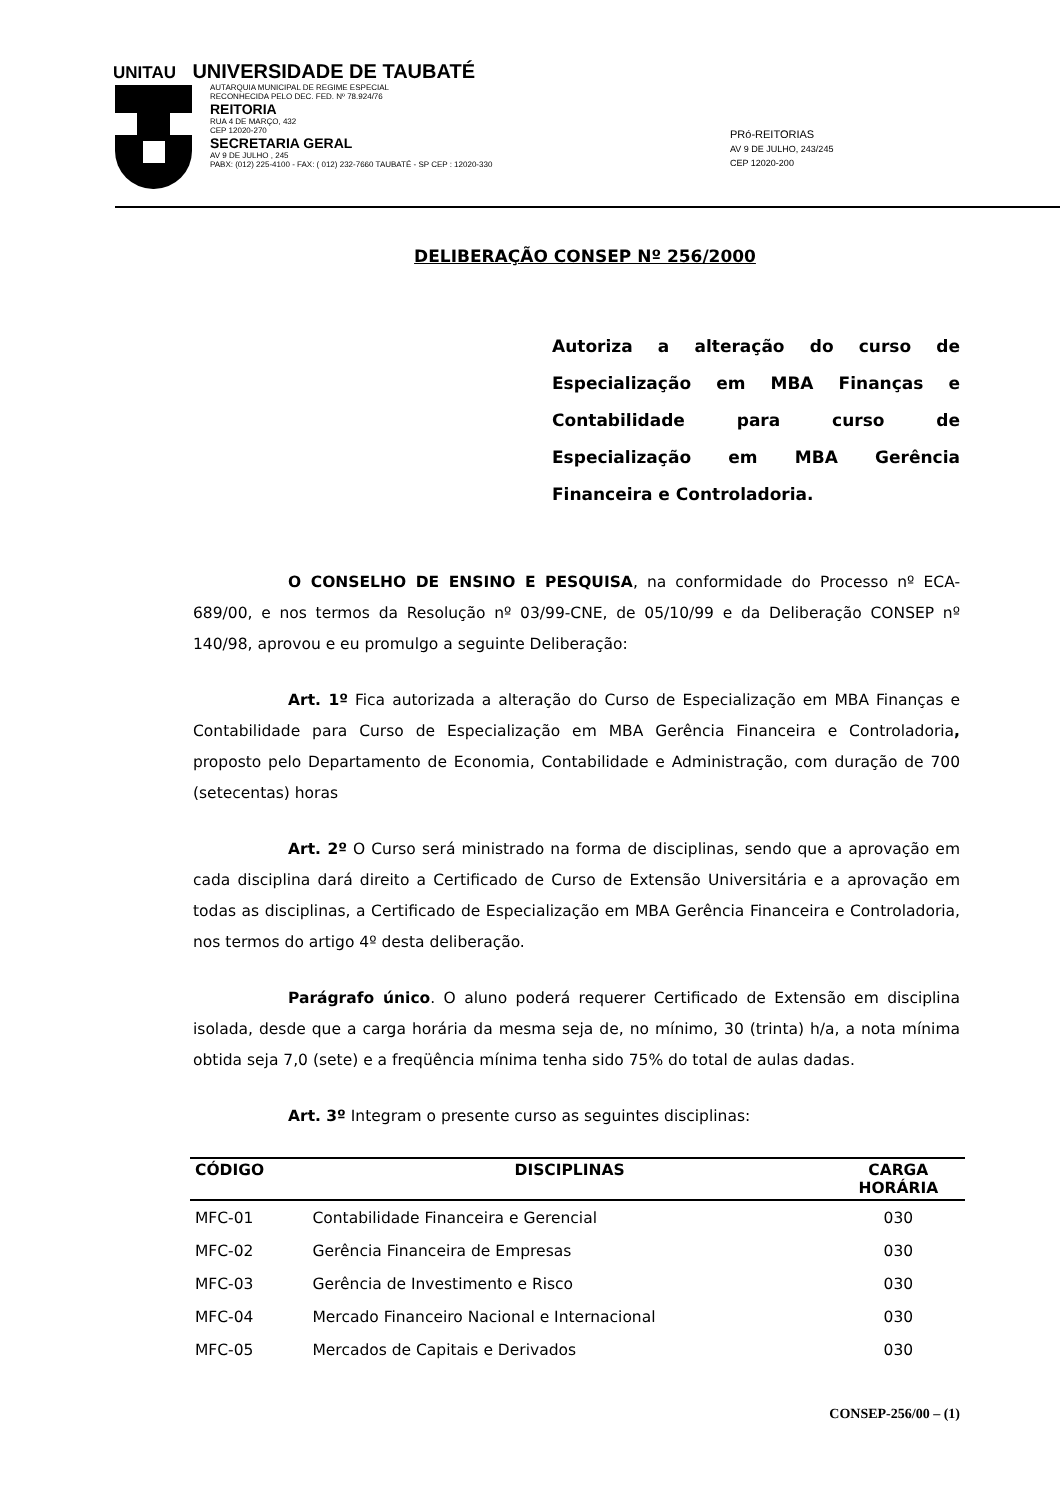UNITAU UNIVERSIDADE DE TAUBATÉ
AUTARQUIA MUNICIPAL DE REGIME ESPECIAL
RECONHECIDA PELO DEC. FED. Nº 78.924/76
REITORIA
RUA 4 DE MARÇO, 432
CEP 12020-270
SECRETARIA GERAL
AV 9 DE JULHO , 245
PABX: (012) 225-4100 - FAX: ( 012) 232-7660 TAUBATÉ - SP CEP : 12020-330
PRó-REITORIAS
AV 9 DE JULHO, 243/245
CEP 12020-200
DELIBERAÇÃO CONSEP Nº 256/2000
Autoriza a alteração do curso de Especialização em MBA Finanças e Contabilidade para curso de Especialização em MBA Gerência Financeira e Controladoria.
O CONSELHO DE ENSINO E PESQUISA, na conformidade do Processo nº ECA-689/00, e nos termos da Resolução nº 03/99-CNE, de 05/10/99 e da Deliberação CONSEP nº 140/98, aprovou e eu promulgo a seguinte Deliberação:
Art. 1º Fica autorizada a alteração do Curso de Especialização em MBA Finanças e Contabilidade para Curso de Especialização em MBA Gerência Financeira e Controladoria, proposto pelo Departamento de Economia, Contabilidade e Administração, com duração de 700 (setecentas) horas
Art. 2º O Curso será ministrado na forma de disciplinas, sendo que a aprovação em cada disciplina dará direito a Certificado de Curso de Extensão Universitária e a aprovação em todas as disciplinas, a Certificado de Especialização em MBA Gerência Financeira e Controladoria, nos termos do artigo 4º desta deliberação.
Parágrafo único. O aluno poderá requerer Certificado de Extensão em disciplina isolada, desde que a carga horária da mesma seja de, no mínimo, 30 (trinta) h/a, a nota mínima obtida seja 7,0 (sete) e a freqüência mínima tenha sido 75% do total de aulas dadas.
Art. 3º Integram o presente curso as seguintes disciplinas:
| CÓDIGO | DISCIPLINAS | CARGA HORÁRIA |
| --- | --- | --- |
| MFC-01 | Contabilidade Financeira e Gerencial | 030 |
| MFC-02 | Gerência Financeira de Empresas | 030 |
| MFC-03 | Gerência de Investimento e Risco | 030 |
| MFC-04 | Mercado Financeiro Nacional e Internacional | 030 |
| MFC-05 | Mercados de Capitais e Derivados | 030 |
CONSEP-256/00 – (1)